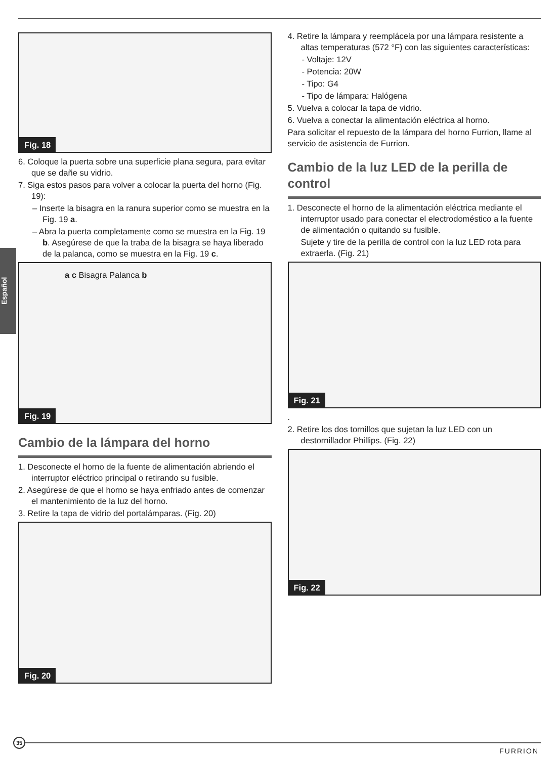Español
Fig. 18
6. Coloque la puerta sobre una superficie plana segura, para evitar que se dañe su vidrio.
7. Siga estos pasos para volver a colocar la puerta del horno (Fig. 19):
– Inserte la bisagra en la ranura superior como se muestra en la Fig. 19 a.
– Abra la puerta completamente como se muestra en la Fig. 19 b. Asegúrese de que la traba de la bisagra se haya liberado de la palanca, como se muestra en la Fig. 19 c.
a c Bisagra Palanca b
Fig. 19
Cambio de la lámpara del horno
1. Desconecte el horno de la fuente de alimentación abriendo el interruptor eléctrico principal o retirando su fusible.
2. Asegúrese de que el horno se haya enfriado antes de comenzar el mantenimiento de la luz del horno.
3. Retire la tapa de vidrio del portalámparas. (Fig. 20)
Fig. 20
4. Retire la lámpara y reemplácela por una lámpara resistente a altas temperaturas (572 °F) con las siguientes características:
- Voltaje: 12V
- Potencia: 20W
- Tipo: G4
- Tipo de lámpara: Halógena
5. Vuelva a colocar la tapa de vidrio.
6. Vuelva a conectar la alimentación eléctrica al horno.
Para solicitar el repuesto de la lámpara del horno Furrion, llame al servicio de asistencia de Furrion.
Cambio de la luz LED de la perilla de control
1. Desconecte el horno de la alimentación eléctrica mediante el interruptor usado para conectar el electrodoméstico a la fuente de alimentación o quitando su fusible.
Sujete y tire de la perilla de control con la luz LED rota para extraerla. (Fig. 21)
Fig. 21
.
2. Retire los dos tornillos que sujetan la luz LED con un destornillador Phillips. (Fig. 22)
Fig. 22
35
FURRION